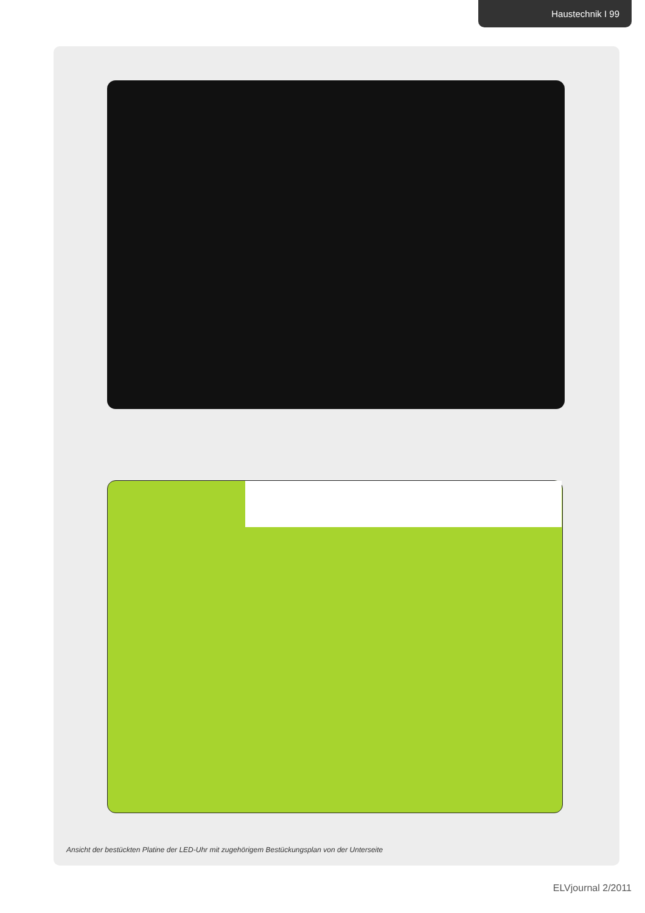Haustechnik I 99
Ansicht der bestückten Platine der LED-Uhr mit zugehörigem Bestückungsplan von der Unterseite
ELVjournal 2/2011